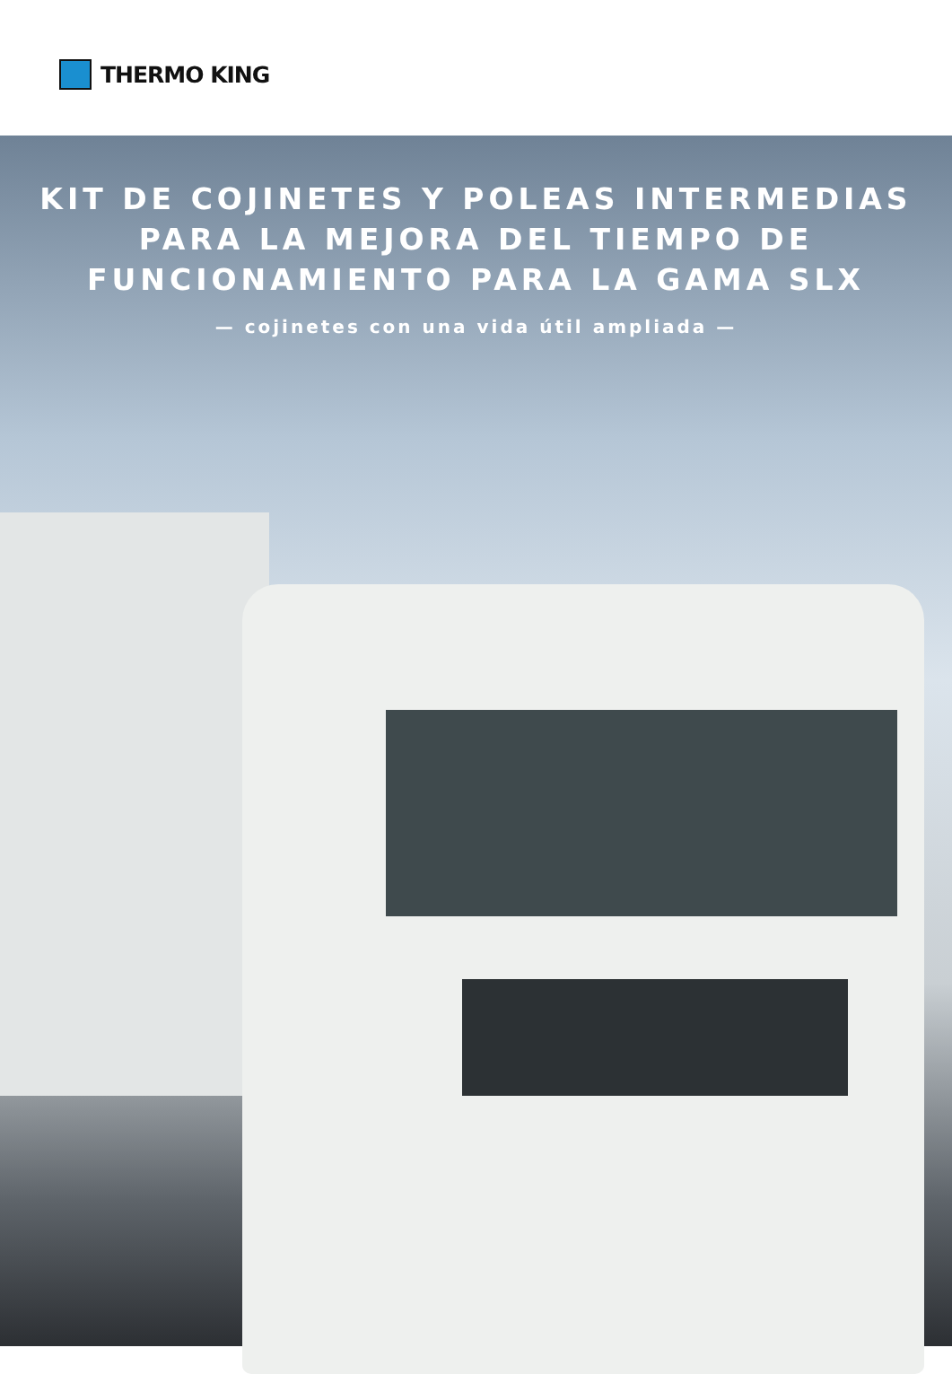THERMO KING
KIT DE COJINETES Y POLEAS INTERMEDIAS
PARA LA MEJORA DEL TIEMPO DE
FUNCIONAMIENTO PARA LA GAMA SLX
— cojinetes con una vida útil ampliada —